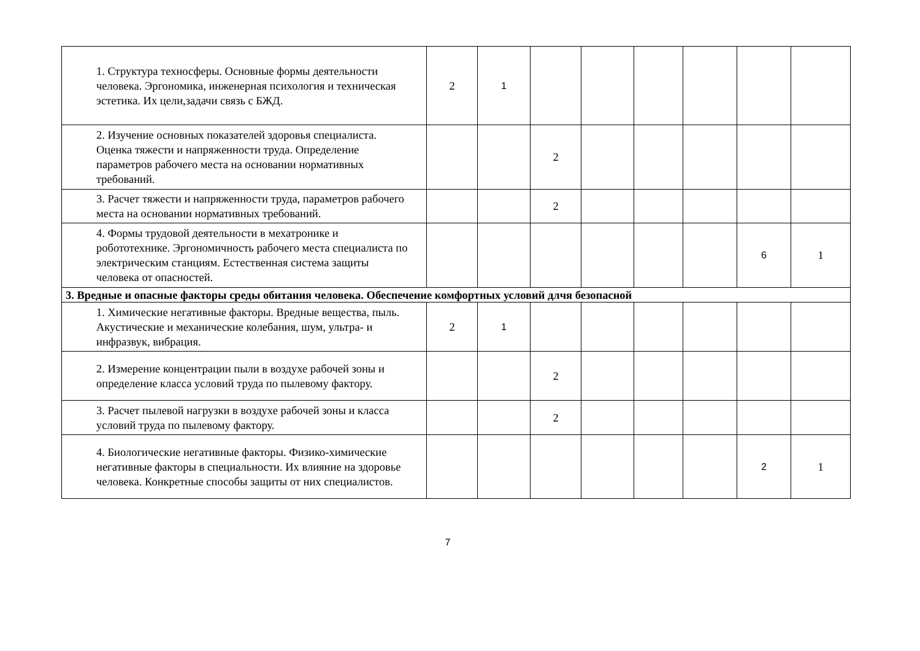| 1. Структура техносферы. Основные формы деятельности человека. Эргономика, инженерная психология и техническая эстетика. Их цели,задачи связь с БЖД. | 2 | 1 | | | | | | |
| 2. Изучение основных показателей здоровья специалиста. Оценка тяжести и напряженности труда. Определение параметров рабочего места на основании нормативных требований. | | | 2 | | | | | |
| 3. Расчет тяжести и напряженности труда, параметров рабочего места на основании нормативных требований. | | | 2 | | | | | |
| 4. Формы трудовой деятельности в мехатронике и робототехнике. Эргономичность рабочего места специалиста по электрическим станциям. Естественная система защиты человека от опасностей. | | | | | | | 6 | 1 |
| 3. Вредные и опасные факторы среды обитания человека. Обеспечение комфортных условий длчя безопасной | | | | | | | | |
| 1. Химические негативные факторы. Вредные вещества, пыль. Акустические и механические колебания, шум, ультра- и инфразвук, вибрация. | 2 | 1 | | | | | | |
| 2. Измерение концентрации пыли в воздухе рабочей зоны и определение класса условий труда по пылевому фактору. | | | 2 | | | | | |
| 3. Расчет пылевой нагрузки в воздухе рабочей зоны и класса условий труда по пылевому фактору. | | | 2 | | | | | |
| 4. Биологические негативные факторы. Физико-химические негативные факторы в специальности. Их влияние на здоровье человека. Конкретные способы защиты от них специалистов. | | | | | | | 2 | 1 |
7